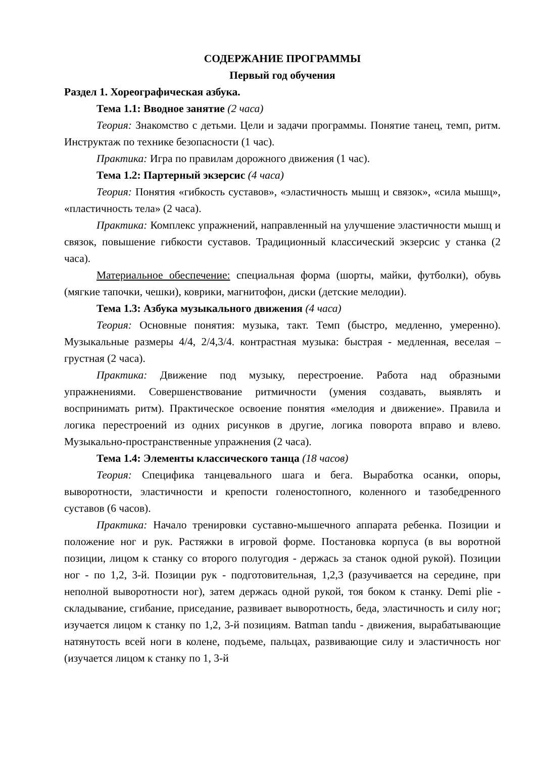СОДЕРЖАНИЕ ПРОГРАММЫ
Первый год обучения
Раздел 1. Хореографическая азбука.
Тема 1.1: Вводное занятие (2 часа)
Теория: Знакомство с детьми. Цели и задачи программы. Понятие танец, темп, ритм. Инструктаж по технике безопасности (1 час).
Практика: Игра по правилам дорожного движения (1 час).
Тема 1.2: Партерный экзерсис (4 часа)
Теория: Понятия «гибкость суставов», «эластичность мышц и связок», «сила мышц», «пластичность тела» (2 часа).
Практика: Комплекс упражнений, направленный на улучшение эластичности мышц и связок, повышение гибкости суставов. Традиционный классический экзерсис у станка (2 часа).
Материальное обеспечение: специальная форма (шорты, майки, футболки), обувь (мягкие тапочки, чешки), коврики, магнитофон, диски (детские мелодии).
Тема 1.3: Азбука музыкального движения (4 часа)
Теория: Основные понятия: музыка, такт. Темп (быстро, медленно, умеренно). Музыкальные размеры 4/4, 2/4,3/4. контрастная музыка: быстрая - медленная, веселая – грустная (2 часа).
Практика: Движение под музыку, перестроение. Работа над образными упражнениями. Совершенствование ритмичности (умения создавать, выявлять и воспринимать ритм). Практическое освоение понятия «мелодия и движение». Правила и логика перестроений из одних рисунков в другие, логика поворота вправо и влево. Музыкально-пространственные упражнения (2 часа).
Тема 1.4: Элементы классического танца (18 часов)
Теория: Специфика танцевального шага и бега. Выработка осанки, опоры, выворотности, эластичности и крепости голеностопного, коленного и тазобедренного суставов (6 часов).
Практика: Начало тренировки суставно-мышечного аппарата ребенка. Позиции и положение ног и рук. Растяжки в игровой форме. Постановка корпуса (в вы воротной позиции, лицом к станку со второго полугодия - держась за станок одной рукой). Позиции ног - по 1,2, 3-й. Позиции рук - подготовительная, 1,2,3 (разучивается на середине, при неполной выворотности ног), затем держась одной рукой, тоя боком к станку. Demi plie - складывание, сгибание, приседание, развивает выворотность, беда, эластичность и силу ног; изучается лицом к станку по 1,2, 3-й позициям. Batman tandu - движения, вырабатывающие натянутость всей ноги в колене, подъеме, пальцах, развивающие силу и эластичность ног (изучается лицом к станку по 1, 3-й